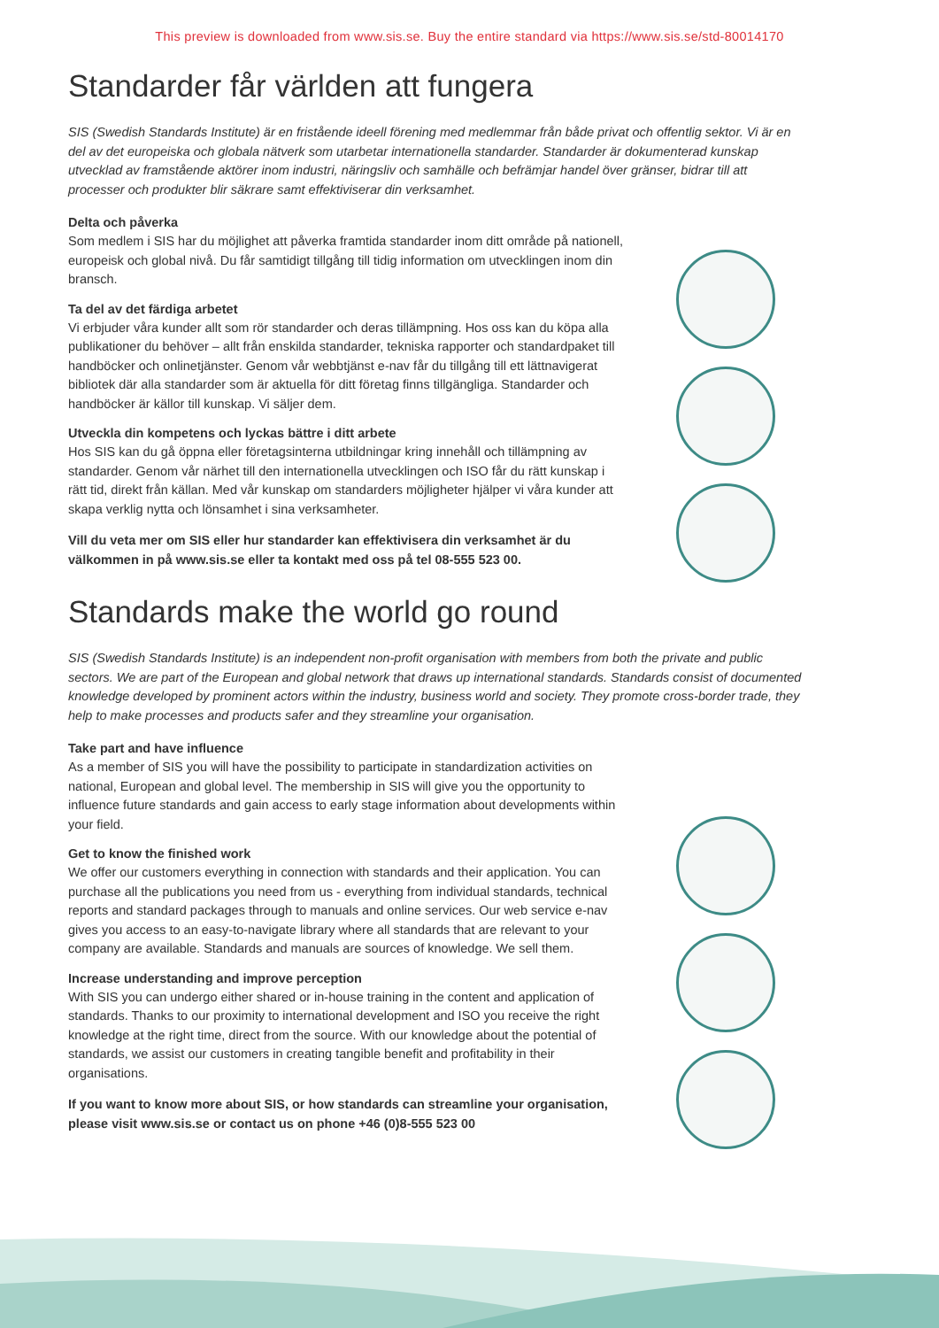This preview is downloaded from www.sis.se. Buy the entire standard via https://www.sis.se/std-80014170
Standarder får världen att fungera
SIS (Swedish Standards Institute) är en fristående ideell förening med medlemmar från både privat och offentlig sektor. Vi är en del av det europeiska och globala nätverk som utarbetar internationella standarder. Standarder är dokumenterad kunskap utvecklad av framstående aktörer inom industri, näringsliv och samhälle och befrämjar handel över gränser, bidrar till att processer och produkter blir säkrare samt effektiviserar din verksamhet.
Delta och påverka
Som medlem i SIS har du möjlighet att påverka framtida standarder inom ditt område på nationell, europeisk och global nivå. Du får samtidigt tillgång till tidig information om utvecklingen inom din bransch.
Ta del av det färdiga arbetet
Vi erbjuder våra kunder allt som rör standarder och deras tillämpning. Hos oss kan du köpa alla publikationer du behöver – allt från enskilda standarder, tekniska rapporter och standardpaket till handböcker och onlinetjänster. Genom vår webbtjänst e-nav får du tillgång till ett lättnavigerat bibliotek där alla standarder som är aktuella för ditt företag finns tillgängliga. Standarder och handböcker är källor till kunskap. Vi säljer dem.
Utveckla din kompetens och lyckas bättre i ditt arbete
Hos SIS kan du gå öppna eller företagsinterna utbildningar kring innehåll och tillämpning av standarder. Genom vår närhet till den internationella utvecklingen och ISO får du rätt kunskap i rätt tid, direkt från källan. Med vår kunskap om standarders möjligheter hjälper vi våra kunder att skapa verklig nytta och lönsamhet i sina verksamheter.
Vill du veta mer om SIS eller hur standarder kan effektivisera din verksamhet är du välkommen in på www.sis.se eller ta kontakt med oss på tel 08-555 523 00.
Standards make the world go round
SIS (Swedish Standards Institute) is an independent non-profit organisation with members from both the private and public sectors. We are part of the European and global network that draws up international standards. Standards consist of documented knowledge developed by prominent actors within the industry, business world and society. They promote cross-border trade, they help to make processes and products safer and they streamline your organisation.
Take part and have influence
As a member of SIS you will have the possibility to participate in standardization activities on national, European and global level. The membership in SIS will give you the opportunity to influence future standards and gain access to early stage information about developments within your field.
Get to know the finished work
We offer our customers everything in connection with standards and their application. You can purchase all the publications you need from us - everything from individual standards, technical reports and standard packages through to manuals and online services. Our web service e-nav gives you access to an easy-to-navigate library where all standards that are relevant to your company are available. Standards and manuals are sources of knowledge. We sell them.
Increase understanding and improve perception
With SIS you can undergo either shared or in-house training in the content and application of standards. Thanks to our proximity to international development and ISO you receive the right knowledge at the right time, direct from the source. With our knowledge about the potential of standards, we assist our customers in creating tangible benefit and profitability in their organisations.
If you want to know more about SIS, or how standards can streamline your organisation, please visit www.sis.se or contact us on phone +46 (0)8-555 523 00